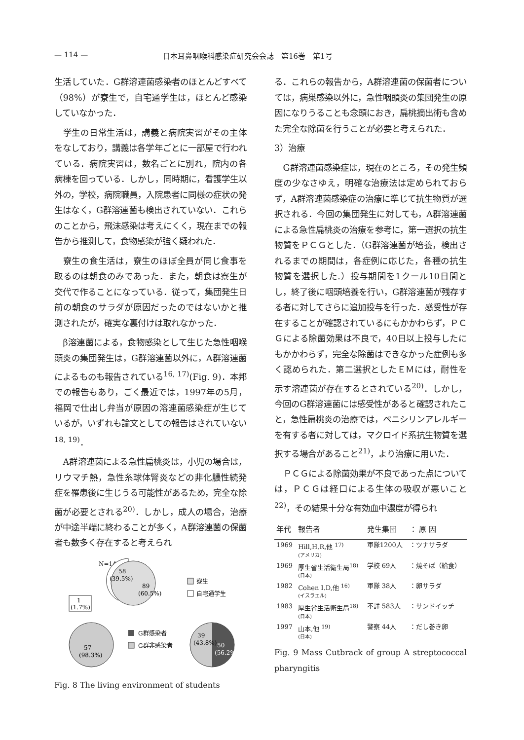— 114 — 日本耳鼻咽喉科感染症研究会会誌　第16巻　第1号
生活していた．G群溶連菌感染者のほとんどすべて（98%）が寮生で，自宅通学生は，ほとんど感染していなかった．
学生の日常生活は，講義と病院実習がその主体をなしており，講義は各学年ごとに一部屋で行われている．病院実習は，数名ごとに別れ，院内の各病棟を回っている．しかし，同時期に，看護学生以外の，学校，病院職員，入院患者に同様の症状の発生はなく，G群溶連菌も検出されていない．これらのことから，飛沫感染は考えにくく，現在までの報告から推測して，食物感染が強く疑われた．
寮生の食生活は，寮生のほぼ全員が同じ食事を取るのは朝食のみであった．また，朝食は寮生が交代で作ることになっている．従って，集団発生日前の朝食のサラダが原因だったのではないかと推測されたが，確実な裏付けは取れなかった．
β溶連菌による，食物感染として生じた急性咽喉頭炎の集団発生は，G群溶連菌以外に，A群溶連菌によるものも報告されている<sup>16, 17)</sup>(Fig. 9)．本邦での報告もあり，ごく最近では，1997年の5月，福岡で仕出し弁当が原因の溶連菌感染症が生じているが，いずれも論文としての報告はされていない<sup>18, 19)</sup>．
A群溶連菌による急性扁桃炎は，小児の場合は，リウマチ熱，急性糸球体腎炎などの非化膿性続発症を罹患後に生じうる可能性があるため，完全な除菌が必要とされる<sup>20)</sup>．しかし，成人の場合，治療が中途半端に終わることが多く，A群溶連菌の保菌者も数多く存在すると考えられ
N=147
58
(39.5%)
89
(60.5%)
寮生
自宅通学生
1
(1.7%)
57
(98.3%)
G群感染者
G群非感染者
39
(43.8%)
50
(56.2%)
Fig. 8 The living environment of students
る．これらの報告から，A群溶連菌の保菌者については，病巣感染以外に，急性咽頭炎の集団発生の原因になりうることも念頭におき，扁桃摘出術も含めた完全な除菌を行うことが必要と考えられた．
3）治療
G群溶連菌感染症は，現在のところ，その発生頻度の少なさゆえ，明確な治療法は定められておらず，A群溶連菌感染症の治療に準じて抗生物質が選択される．今回の集団発生に対しても，A群溶連菌による急性扁桃炎の治療を参考に，第一選択の抗生物質をＰＣＧとした．（G群溶連菌が培養，検出されるまでの期間は，各症例に応じた，各種の抗生物質を選択した.）投与期間を1クール10日間とし，終了後に咽頭培養を行い，G群溶連菌が残存する者に対してさらに追加投与を行った．感受性が存在することが確認されているにもかかわらず，ＰＣＧによる除菌効果は不良で，40日以上投与したにもかかわらず，完全な除菌はできなかった症例も多く認められた．第二選択としたＥＭには，耐性を示す溶連菌が存在するとされている<sup>20)</sup>．しかし，今回のG群溶連菌には感受性があると確認されたこと，急性扁桃炎の治療では，ペニシリンアレルギーを有する者に対しては，マクロイド系抗生物質を選択する場合があること<sup>21)</sup>，より治療に用いた．
ＰＣＧによる除菌効果が不良であった点については，ＰＣＧは経口による生体の吸収が悪いこと<sup>22)</sup>，その結果十分な有効血中濃度が得られ
| 年代 | 報告者 | 発生集団 | ： 原 因 |
| --- | --- | --- | --- |
| 1969 | Hill,H.R,他 <sup>17)</sup> (アメリカ) | 軍隊1200人 | ：ツナサラダ |
| 1969 | 厚生省生活衛生局<sup>18)</sup> (日本) | 学校 69人 | ：焼そば（給食） |
| 1982 | Cohen I.D,他 <sup>16)</sup> (イスラエル) | 軍隊 38人 | ：卵サラダ |
| 1983 | 厚生省生活衛生局<sup>18)</sup> (日本) | 不詳 583人 | ：サンドイッチ |
| 1997 | 山本,他 <sup>19)</sup> (日本) | 警察 44人 | ：だし巻き卵 |
Fig. 9 Mass Cutbrack of group A streptococcal pharyngitis